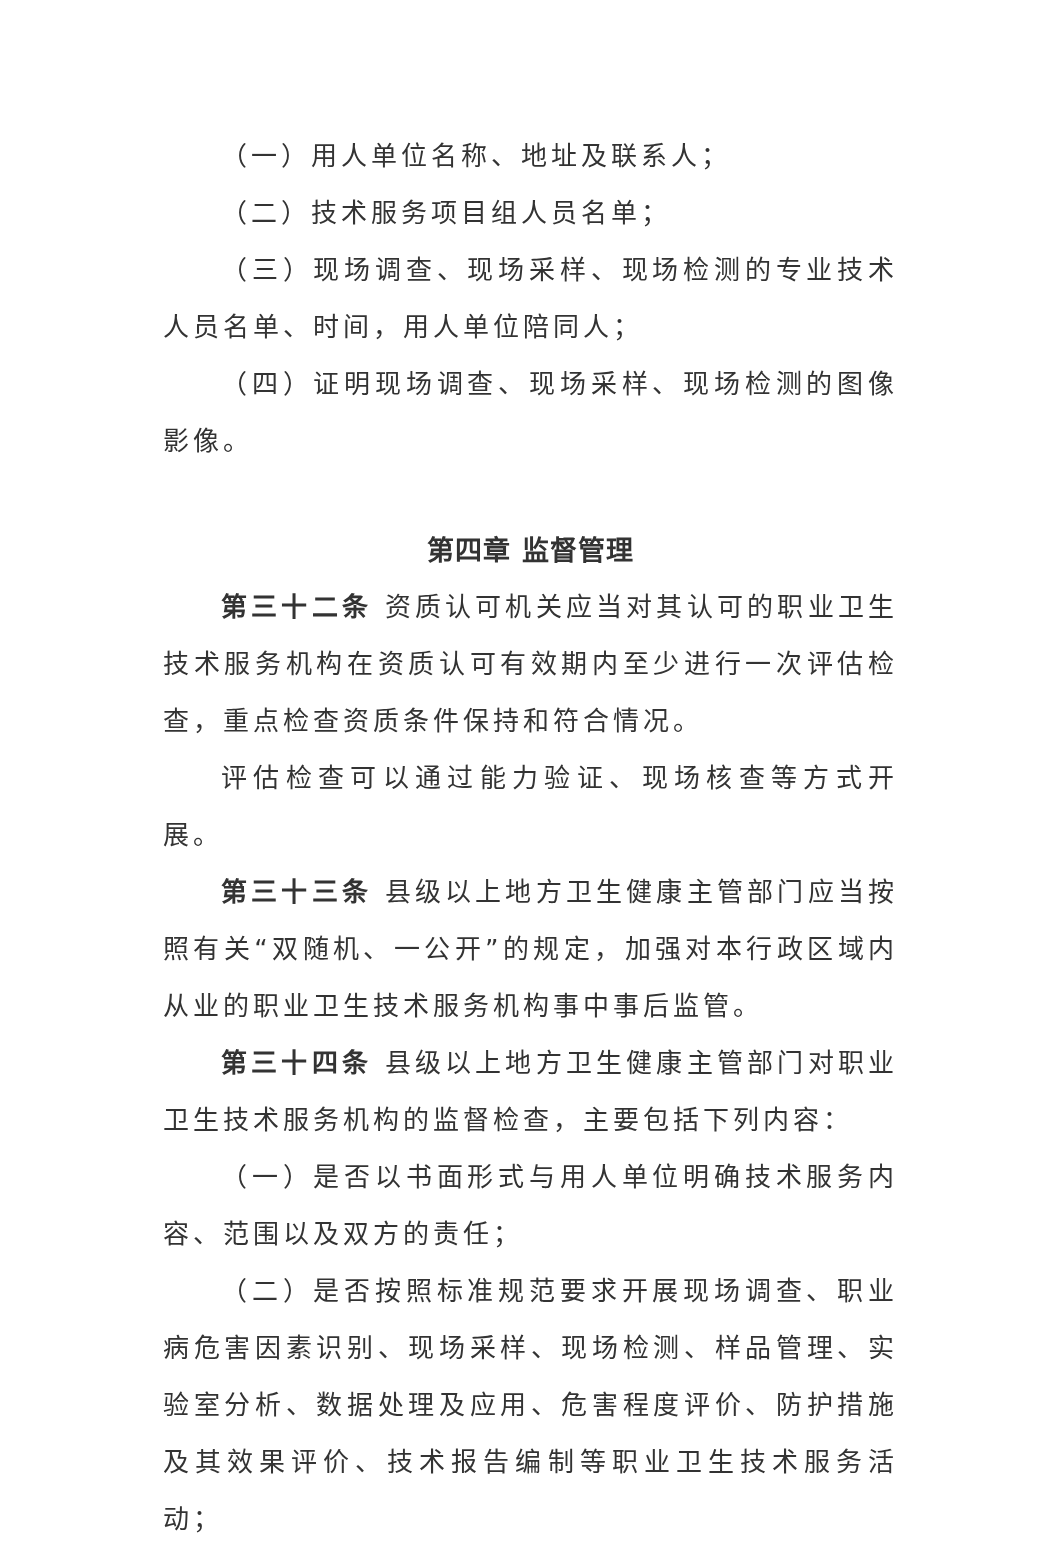（一）用人单位名称、地址及联系人；
（二）技术服务项目组人员名单；
（三）现场调查、现场采样、现场检测的专业技术人员名单、时间，用人单位陪同人；
（四）证明现场调查、现场采样、现场检测的图像影像。
第四章 监督管理
第三十二条 资质认可机关应当对其认可的职业卫生技术服务机构在资质认可有效期内至少进行一次评估检查，重点检查资质条件保持和符合情况。
评估检查可以通过能力验证、现场核查等方式开展。
第三十三条 县级以上地方卫生健康主管部门应当按照有关“双随机、一公开”的规定，加强对本行政区域内从业的职业卫生技术服务机构事中事后监管。
第三十四条 县级以上地方卫生健康主管部门对职业卫生技术服务机构的监督检查，主要包括下列内容：
（一）是否以书面形式与用人单位明确技术服务内容、范围以及双方的责任；
（二）是否按照标准规范要求开展现场调查、职业病危害因素识别、现场采样、现场检测、样品管理、实验室分析、数据处理及应用、危害程度评价、防护措施及其效果评价、技术报告编制等职业卫生技术服务活动；